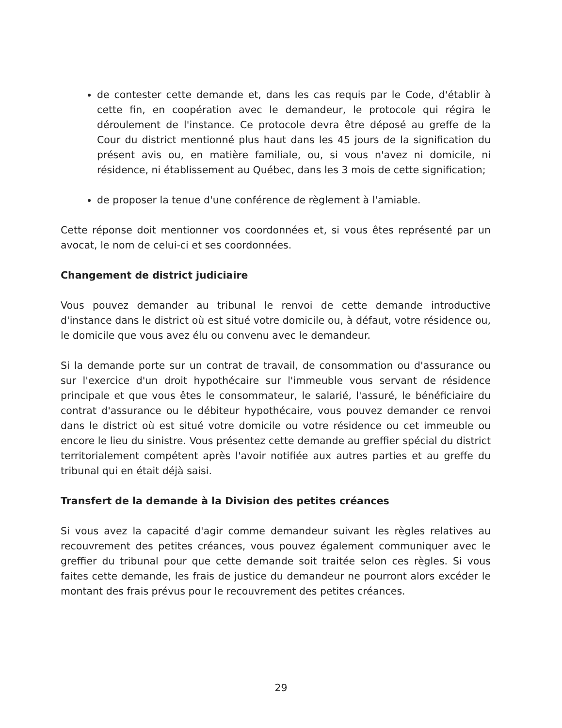de contester cette demande et, dans les cas requis par le Code, d'établir à cette fin, en coopération avec le demandeur, le protocole qui régira le déroulement de l'instance. Ce protocole devra être déposé au greffe de la Cour du district mentionné plus haut dans les 45 jours de la signification du présent avis ou, en matière familiale, ou, si vous n'avez ni domicile, ni résidence, ni établissement au Québec, dans les 3 mois de cette signification;
de proposer la tenue d'une conférence de règlement à l'amiable.
Cette réponse doit mentionner vos coordonnées et, si vous êtes représenté par un avocat, le nom de celui-ci et ses coordonnées.
Changement de district judiciaire
Vous pouvez demander au tribunal le renvoi de cette demande introductive d'instance dans le district où est situé votre domicile ou, à défaut, votre résidence ou, le domicile que vous avez élu ou convenu avec le demandeur.
Si la demande porte sur un contrat de travail, de consommation ou d'assurance ou sur l'exercice d'un droit hypothécaire sur l'immeuble vous servant de résidence principale et que vous êtes le consommateur, le salarié, l'assuré, le bénéficiaire du contrat d'assurance ou le débiteur hypothécaire, vous pouvez demander ce renvoi dans le district où est situé votre domicile ou votre résidence ou cet immeuble ou encore le lieu du sinistre. Vous présentez cette demande au greffier spécial du district territorialement compétent après l'avoir notifiée aux autres parties et au greffe du tribunal qui en était déjà saisi.
Transfert de la demande à la Division des petites créances
Si vous avez la capacité d'agir comme demandeur suivant les règles relatives au recouvrement des petites créances, vous pouvez également communiquer avec le greffier du tribunal pour que cette demande soit traitée selon ces règles. Si vous faites cette demande, les frais de justice du demandeur ne pourront alors excéder le montant des frais prévus pour le recouvrement des petites créances.
29